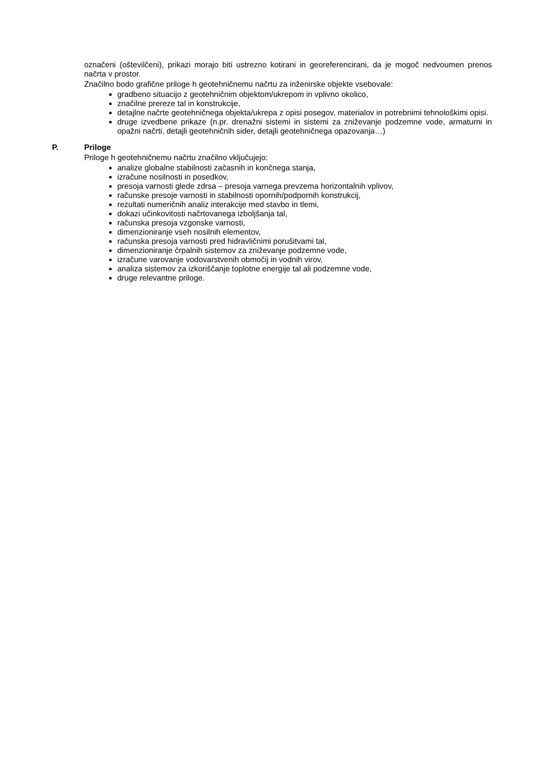označeni (oštevilčeni), prikazi morajo biti ustrezno kotirani in georeferencirani, da je mogoč nedvoumen prenos načrta v prostor.
Značilno bodo grafične priloge h geotehničnemu načrtu za inženirske objekte vsebovale:
gradbeno situacijo z geotehničnim objektom/ukrepom in vplivno okolico,
značilne prereze tal in konstrukcije,
detajlne načrte geotehničnega objekta/ukrepa z opisi posegov, materialov in potrebnimi tehnološkimi opisi.
druge izvedbene prikaze (n.pr. drenažni sistemi in sistemi za zniževanje podzemne vode, armaturni in opažni načrti, detajli geotehničnih sider, detajli geotehničnega opazovanja…)
P. Priloge
Priloge h geotehničnemu načrtu značilno vključujejo:
analize globalne stabilnosti začasnih in končnega stanja,
izračune nosilnosti in posedkov,
presoja varnosti glede zdrsa – presoja varnega prevzema horizontalnih vplivov,
računske presoje varnosti in stabilnosti opornih/podpornih konstrukcij,
rezultati numeričnih analiz interakcije med stavbo in tlemi,
dokazi učinkovitosti načrtovanega izboljšanja tal,
računska presoja vzgonske varnosti,
dimenzioniranje vseh nosilnih elementov,
računska presoja varnosti pred hidravličnimi porušitvami tal,
dimenzioniranje črpalnih sistemov za zniževanje podzemne vode,
izračune varovanje vodovarstvenih območij in vodnih virov,
analiza sistemov za izkoriščanje toplotne energije tal ali podzemne vode,
druge relevantne priloge.